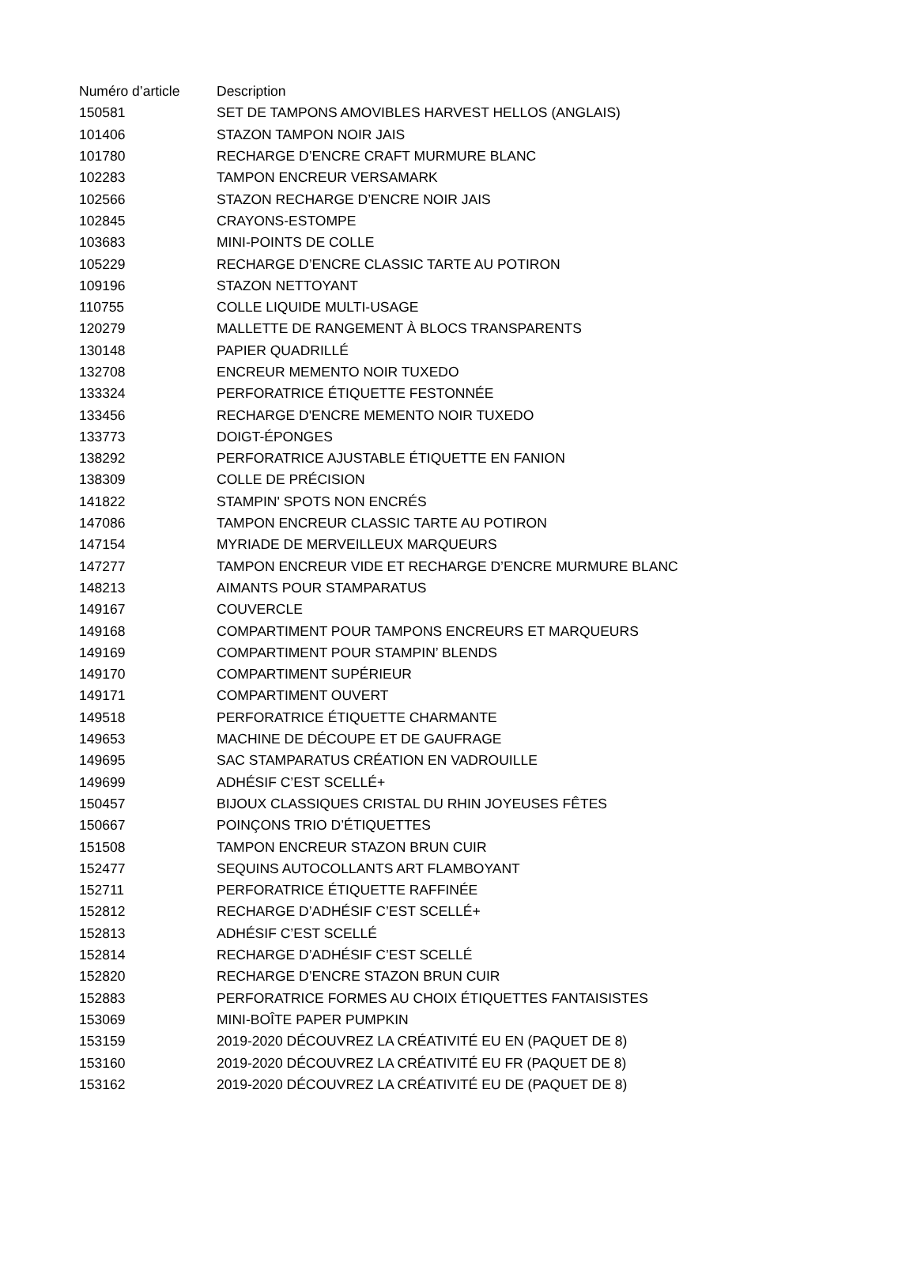| Numéro d’article | Description |
| --- | --- |
| 150581 | SET DE TAMPONS AMOVIBLES HARVEST HELLOS (ANGLAIS) |
| 101406 | STAZON TAMPON NOIR JAIS |
| 101780 | RECHARGE D’ENCRE CRAFT MURMURE BLANC |
| 102283 | TAMPON ENCREUR VERSAMARK |
| 102566 | STAZON RECHARGE D’ENCRE NOIR JAIS |
| 102845 | CRAYONS-ESTOMPE |
| 103683 | MINI-POINTS DE COLLE |
| 105229 | RECHARGE D’ENCRE CLASSIC TARTE AU POTIRON |
| 109196 | STAZON NETTOYANT |
| 110755 | COLLE LIQUIDE MULTI-USAGE |
| 120279 | MALLETTE DE RANGEMENT À BLOCS TRANSPARENTS |
| 130148 | PAPIER QUADRILLÉ |
| 132708 | ENCREUR MEMENTO NOIR TUXEDO |
| 133324 | PERFORATRICE ÉTIQUETTE FESTONNÉE |
| 133456 | RECHARGE D'ENCRE MEMENTO NOIR TUXEDO |
| 133773 | DOIGT-ÉPONGES |
| 138292 | PERFORATRICE AJUSTABLE ÉTIQUETTE EN FANION |
| 138309 | COLLE DE PRÉCISION |
| 141822 | STAMPIN' SPOTS NON ENCRÉS |
| 147086 | TAMPON ENCREUR CLASSIC TARTE AU POTIRON |
| 147154 | MYRIADE DE MERVEILLEUX MARQUEURS |
| 147277 | TAMPON ENCREUR VIDE ET RECHARGE D’ENCRE MURMURE BLANC |
| 148213 | AIMANTS POUR STAMPARATUS |
| 149167 | COUVERCLE |
| 149168 | COMPARTIMENT POUR TAMPONS ENCREURS ET MARQUEURS |
| 149169 | COMPARTIMENT POUR STAMPIN’ BLENDS |
| 149170 | COMPARTIMENT SUPÉRIEUR |
| 149171 | COMPARTIMENT OUVERT |
| 149518 | PERFORATRICE ÉTIQUETTE CHARMANTE |
| 149653 | MACHINE DE DÉCOUPE ET DE GAUFRAGE |
| 149695 | SAC STAMPARATUS CRÉATION EN VADROUILLE |
| 149699 | ADHÉSIF C’EST SCELLÉ+ |
| 150457 | BIJOUX CLASSIQUES CRISTAL DU RHIN JOYEUSES FÊTES |
| 150667 | POINÇONS TRIO D’ÉTIQUETTES |
| 151508 | TAMPON ENCREUR STAZON BRUN CUIR |
| 152477 | SEQUINS AUTOCOLLANTS ART FLAMBOYANT |
| 152711 | PERFORATRICE ÉTIQUETTE RAFFINÉE |
| 152812 | RECHARGE D’ADHÉSIF C’EST SCELLÉ+ |
| 152813 | ADHÉSIF C’EST SCELLÉ |
| 152814 | RECHARGE D’ADHÉSIF C’EST SCELLÉ |
| 152820 | RECHARGE D’ENCRE STAZON BRUN CUIR |
| 152883 | PERFORATRICE FORMES AU CHOIX ÉTIQUETTES FANTAISISTES |
| 153069 | MINI-BOÎTE PAPER PUMPKIN |
| 153159 | 2019-2020 DÉCOUVREZ LA CRÉATIVITÉ EU EN (PAQUET DE 8) |
| 153160 | 2019-2020 DÉCOUVREZ LA CRÉATIVITÉ EU FR (PAQUET DE 8) |
| 153162 | 2019-2020 DÉCOUVREZ LA CRÉATIVITÉ EU DE (PAQUET DE 8) |